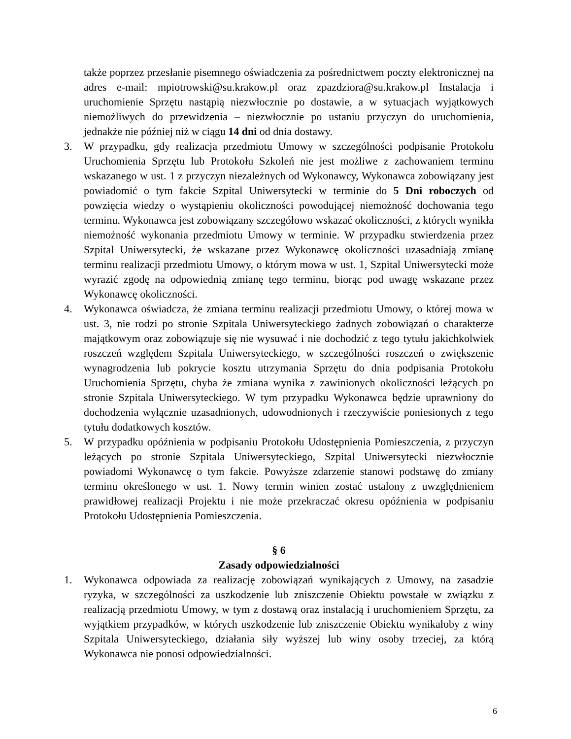także poprzez przesłanie pisemnego oświadczenia za pośrednictwem poczty elektronicznej na adres e-mail: mpiotrowski@su.krakow.pl oraz zpazdziora@su.krakow.pl Instalacja i uruchomienie Sprzętu nastąpią niezwłocznie po dostawie, a w sytuacjach wyjątkowych niemożliwych do przewidzenia – niezwłocznie po ustaniu przyczyn do uruchomienia, jednakże nie później niż w ciągu 14 dni od dnia dostawy.
3. W przypadku, gdy realizacja przedmiotu Umowy w szczególności podpisanie Protokołu Uruchomienia Sprzętu lub Protokołu Szkoleń nie jest możliwe z zachowaniem terminu wskazanego w ust. 1 z przyczyn niezależnych od Wykonawcy, Wykonawca zobowiązany jest powiadomić o tym fakcie Szpital Uniwersytecki w terminie do 5 Dni roboczych od powzięcia wiedzy o wystąpieniu okoliczności powodującej niemożność dochowania tego terminu. Wykonawca jest zobowiązany szczegółowo wskazać okoliczności, z których wynikła niemożność wykonania przedmiotu Umowy w terminie. W przypadku stwierdzenia przez Szpital Uniwersytecki, że wskazane przez Wykonawcę okoliczności uzasadniają zmianę terminu realizacji przedmiotu Umowy, o którym mowa w ust. 1, Szpital Uniwersytecki może wyrazić zgodę na odpowiednią zmianę tego terminu, biorąc pod uwagę wskazane przez Wykonawcę okoliczności.
4. Wykonawca oświadcza, że zmiana terminu realizacji przedmiotu Umowy, o której mowa w ust. 3, nie rodzi po stronie Szpitala Uniwersyteckiego żadnych zobowiązań o charakterze majątkowym oraz zobowiązuje się nie wysuwać i nie dochodzić z tego tytułu jakichkolwiek roszczeń względem Szpitala Uniwersyteckiego, w szczególności roszczeń o zwiększenie wynagrodzenia lub pokrycie kosztu utrzymania Sprzętu do dnia podpisania Protokołu Uruchomienia Sprzętu, chyba że zmiana wynika z zawinionych okoliczności leżących po stronie Szpitala Uniwersyteckiego. W tym przypadku Wykonawca będzie uprawniony do dochodzenia wyłącznie uzasadnionych, udowodnionych i rzeczywiście poniesionych z tego tytułu dodatkowych kosztów.
5. W przypadku opóźnienia w podpisaniu Protokołu Udostępnienia Pomieszczenia, z przyczyn leżących po stronie Szpitala Uniwersyteckiego, Szpital Uniwersytecki niezwłocznie powiadomi Wykonawcę o tym fakcie. Powyższe zdarzenie stanowi podstawę do zmiany terminu określonego w ust. 1. Nowy termin winien zostać ustalony z uwzględnieniem prawidłowej realizacji Projektu i nie może przekraczać okresu opóźnienia w podpisaniu Protokołu Udostępnienia Pomieszczenia.
§ 6
Zasady odpowiedzialności
1. Wykonawca odpowiada za realizację zobowiązań wynikających z Umowy, na zasadzie ryzyka, w szczególności za uszkodzenie lub zniszczenie Obiektu powstałe w związku z realizacją przedmiotu Umowy, w tym z dostawą oraz instalacją i uruchomieniem Sprzętu, za wyjątkiem przypadków, w których uszkodzenie lub zniszczenie Obiektu wynikałoby z winy Szpitala Uniwersyteckiego, działania siły wyższej lub winy osoby trzeciej, za którą Wykonawca nie ponosi odpowiedzialności.
6